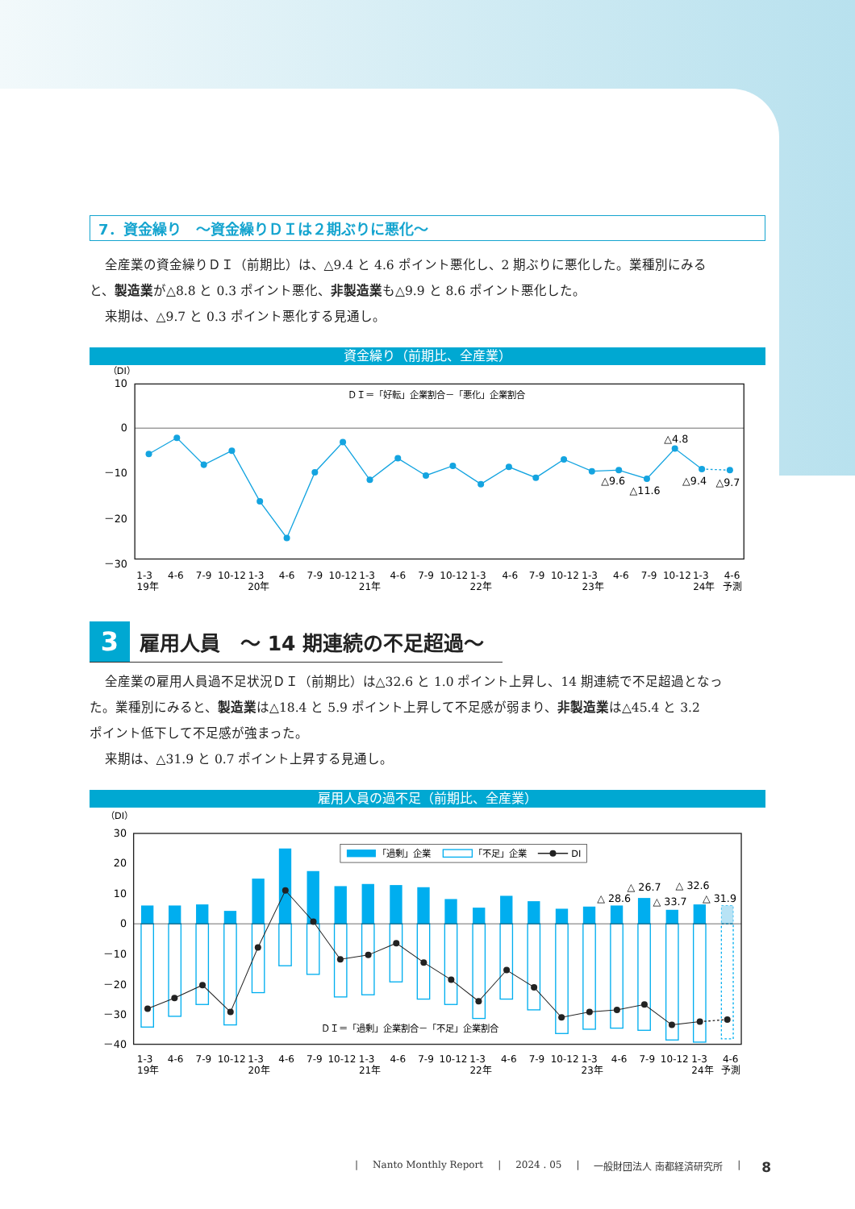7．資金繰り　～資金繰りＤＩは２期ぶりに悪化～
全産業の資金繰りＤＩ（前期比）は、△9.4 と 4.6 ポイント悪化し、2 期ぶりに悪化した。業種別にみる
と、製造業が△8.8 と 0.3 ポイント悪化、非製造業も△9.9 と 8.6 ポイント悪化した。
来期は、△9.7 と 0.3 ポイント悪化する見通し。
資金繰り（前期比、全産業）
（DI）
10
0
－10
－20
－30
ＤＩ＝「好転」企業割合－「悪化」企業割合
△4.8
△9.6
△11.6
△9.4
△9.7
1-3
4-6
7-9
10-12
1-3
4-6
7-9
10-12
1-3
4-6
7-9
10-12
1-3
4-6
7-9
10-12
1-3
4-6
7-9
10-12
1-3
4-6
19年
20年
21年
22年
23年
24年
予測
3 雇用人員　～ 14 期連続の不足超過～
全産業の雇用人員過不足状況ＤＩ（前期比）は△32.6 と 1.0 ポイント上昇し、14 期連続で不足超過となっ
た。業種別にみると、製造業は△18.4 と 5.9 ポイント上昇して不足感が弱まり、非製造業は△45.4 と 3.2
ポイント低下して不足感が強まった。
来期は、△31.9 と 0.7 ポイント上昇する見通し。
雇用人員の過不足（前期比、全産業）
（DI）
30
20
10
0
－10
－20
－30
－40
「過剰」企業
「不足」企業
DI
ＤＩ＝「過剰」企業割合－「不足」企業割合
△ 28.6
△ 26.7
△ 33.7
△ 32.6
△ 31.9
1-3
4-6
7-9
10-12
1-3
4-6
7-9
10-12
1-3
4-6
7-9
10-12
1-3
4-6
7-9
10-12
1-3
4-6
7-9
10-12
1-3
4-6
19年
20年
21年
22年
23年
24年
予測
| Nanto Monthly Report | 2024 . 05 | 一般財団法人 南都経済研究所 | 8